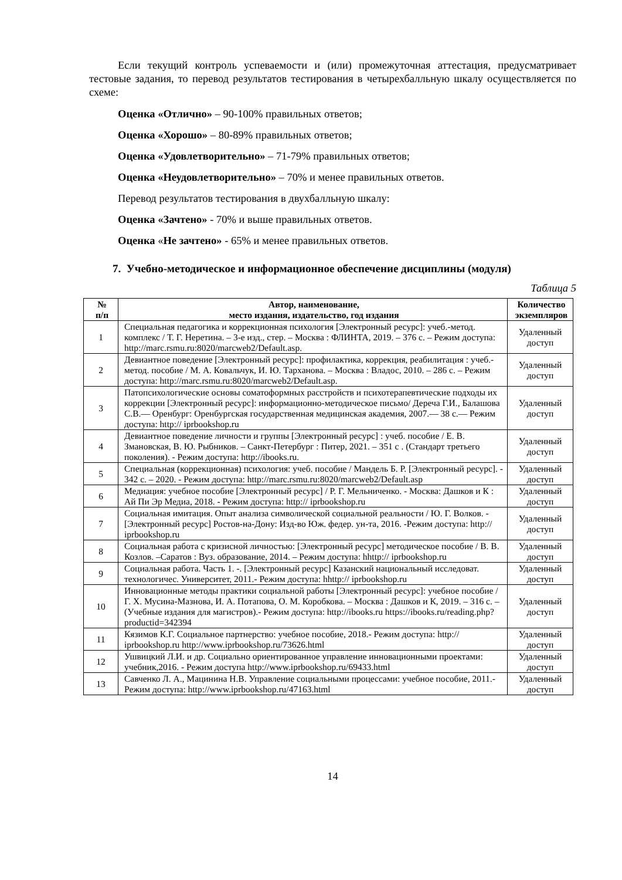Если текущий контроль успеваемости и (или) промежуточная аттестация, предусматривает тестовые задания, то перевод результатов тестирования в четырехбалльную шкалу осуществляется по схеме:
Оценка «Отлично» – 90-100% правильных ответов;
Оценка «Хорошо» – 80-89% правильных ответов;
Оценка «Удовлетворительно» – 71-79% правильных ответов;
Оценка «Неудовлетворительно» – 70% и менее правильных ответов.
Перевод результатов тестирования в двухбалльную шкалу:
Оценка «Зачтено» - 70% и выше правильных ответов.
Оценка «Не зачтено» - 65% и менее правильных ответов.
7. Учебно-методическое и информационное обеспечение дисциплины (модуля)
Таблица 5
| № п/п | Автор, наименование, место издания, издательство, год издания | Количество экземпляров |
| --- | --- | --- |
| 1 | Специальная педагогика и коррекционная психология [Электронный ресурс]: учеб.-метод. комплекс / Т. Г. Неретина. – 3-е изд., стер. – Москва : ФЛИНТА, 2019. – 376 с. – Режим доступа: http://marc.rsmu.ru:8020/marcweb2/Default.asp. | Удаленный доступ |
| 2 | Девиантное поведение [Электронный ресурс]: профилактика, коррекция, реабилитация : учеб.-метод. пособие / М. А. Ковальчук, И. Ю. Тарханова. – Москва : Владос, 2010. – 286 с. – Режим доступа: http://marc.rsmu.ru:8020/marcweb2/Default.asp. | Удаленный доступ |
| 3 | Патопсихологические основы соматоформных расстройств и психотерапевтические подходы их коррекции [Электронный ресурс]: информационно-методическое письмо/ Дереча Г.И., Балашова С.В.— Оренбург: Оренбургская государственная медицинская академия, 2007.— 38 с.— Режим доступа: http:// iprbookshop.ru | Удаленный доступ |
| 4 | Девиантное поведение личности и группы [Электронный ресурс] : учеб. пособие / Е. В. Змановская, В. Ю. Рыбников. – Санкт-Петербург : Питер, 2021. – 351 с . (Стандарт третьего поколения). - Режим доступа: http://ibooks.ru. | Удаленный доступ |
| 5 | Специальная (коррекционная) психология: учеб. пособие / Мандель Б. Р. [Электронный ресурс]. - 342 с. – 2020. - Режим доступа: http://marc.rsmu.ru:8020/marcweb2/Default.asp | Удаленный доступ |
| 6 | Медиация: учебное пособие [Электронный ресурс] / Р. Г. Мельниченко. - Москва: Дашков и К : Ай Пи Эр Медиа, 2018. - Режим доступа: http:// iprbookshop.ru | Удаленный доступ |
| 7 | Социальная имитация. Опыт анализа символической социальной реальности / Ю. Г. Волков. - [Электронный ресурс] Ростов-на-Дону: Изд-во Юж. федер. ун-та, 2016. -Режим доступа: http:// iprbookshop.ru | Удаленный доступ |
| 8 | Социальная работа с кризисной личностью: [Электронный ресурс] методическое пособие / В. В. Козлов. –Саратов : Вуз. образование, 2014. – Режим доступа: hhttp:// iprbookshop.ru | Удаленный доступ |
| 9 | Социальная работа. Часть 1. -. [Электронный ресурс] Казанский национальный исследоват. технологичес. Университет, 2011.- Режим доступа: hhttp:// iprbookshop.ru | Удаленный доступ |
| 10 | Инновационные методы практики социальной работы [Электронный ресурс]: учебное пособие / Г. Х. Мусина-Мазнова, И. А. Потапова, О. М. Коробкова. – Москва : Дашков и К, 2019. – 316 с. – (Учебные издания для магистров).- Режим доступа: http://ibooks.ru https://ibooks.ru/reading.php?productid=342394 | Удаленный доступ |
| 11 | Кязимов К.Г. Социальное партнерство: учебное пособие, 2018.- Режим доступа: http:// iprbookshop.ru http://www.iprbookshop.ru/73626.html | Удаленный доступ |
| 12 | Ушвицкий Л.И. и др. Социально ориентированное управление инновационными проектами: учебник,2016. - Режим доступа http://www.iprbookshop.ru/69433.html | Удаленный доступ |
| 13 | Савченко Л. А., Мацинина Н.В. Управление социальными процессами: учебное пособие, 2011.-Режим доступа: http://www.iprbookshop.ru/47163.html | Удаленный доступ |
14